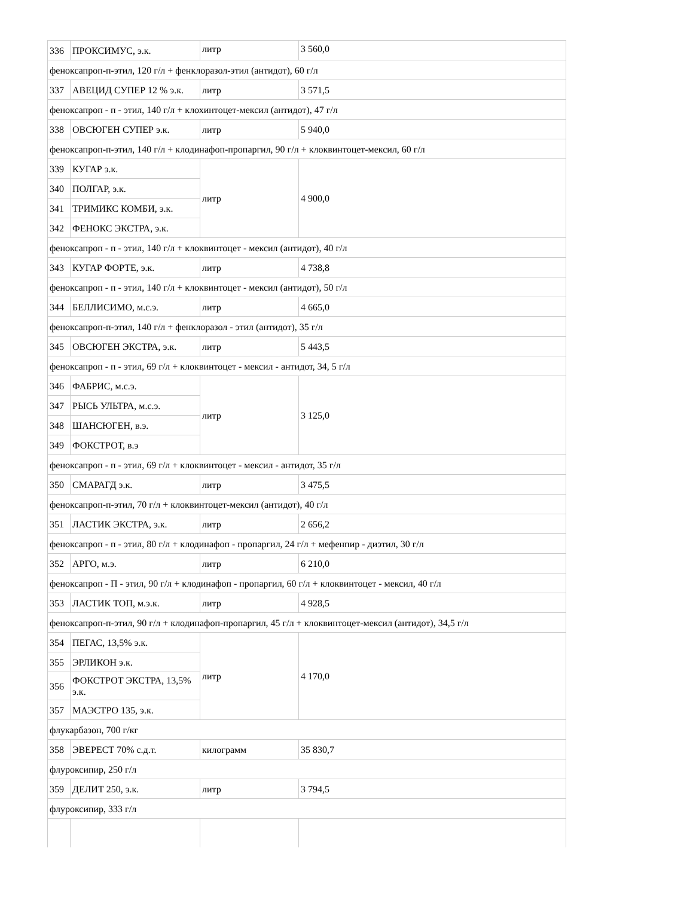| 336 | ПРОКСИМУС, э.к. | литр | 3 560,0 |
| феноксапроп-п-этил, 120 г/л + фенклоразол-этил (антидот), 60 г/л | | | |
| 337 | АВЕЦИД СУПЕР 12 % э.к. | литр | 3 571,5 |
| феноксапроп - п - этил, 140 г/л + клохинтоцет-мексил (антидот), 47 г/л | | | |
| 338 | ОВСЮГЕН СУПЕР э.к. | литр | 5 940,0 |
| феноксапроп-п-этил, 140 г/л + клодинафоп-пропаргил, 90 г/л + клоквинтоцет-мексил, 60 г/л | | | |
| 339 | КУГАР э.к. | литр | 4 900,0 |
| 340 | ПОЛГАР, э.к. | | |
| 341 | ТРИМИКС КОМБИ, э.к. | | |
| 342 | ФЕНОКС ЭКСТРА, э.к. | | |
| феноксапроп - п - этил, 140 г/л + клоквинтоцет - мексил (антидот), 40 г/л | | | |
| 343 | КУГАР ФОРТЕ, э.к. | литр | 4 738,8 |
| феноксапроп - п - этил, 140 г/л + клоквинтоцет - мексил (антидот), 50 г/л | | | |
| 344 | БЕЛЛИСИМО, м.с.э. | литр | 4 665,0 |
| феноксапроп-п-этил, 140 г/л + фенклоразол - этил (антидот), 35 г/л | | | |
| 345 | ОВСЮГЕН ЭКСТРА, э.к. | литр | 5 443,5 |
| феноксапроп - п - этил, 69 г/л + клоквинтоцет - мексил - антидот, 34, 5 г/л | | | |
| 346 | ФАБРИС, м.с.э. | литр | 3 125,0 |
| 347 | РЫСЬ УЛЬТРА, м.с.э. | | |
| 348 | ШАНСЮГЕН, в.э. | | |
| 349 | ФОКСТРОТ, в.э | | |
| феноксапроп - п - этил, 69 г/л + клоквинтоцет - мексил - антидот, 35 г/л | | | |
| 350 | СМАРАГД э.к. | литр | 3 475,5 |
| феноксапроп-п-этил, 70 г/л + клоквинтоцет-мексил (антидот), 40 г/л | | | |
| 351 | ЛАСТИК ЭКСТРА, э.к. | литр | 2 656,2 |
| феноксапроп - п - этил, 80 г/л + клодинафоп - пропаргил, 24 г/л + мефенпир - диэтил, 30 г/л | | | |
| 352 | АРГО, м.э. | литр | 6 210,0 |
| феноксапроп - П - этил, 90 г/л + клодинафоп - пропаргил, 60 г/л + клоквинтоцет - мексил, 40 г/л | | | |
| 353 | ЛАСТИК ТОП, м.э.к. | литр | 4 928,5 |
| феноксапроп-п-этил, 90 г/л + клодинафоп-пропаргил, 45 г/л + клоквинтоцет-мексил (антидот), 34,5 г/л | | | |
| 354 | ПЕГАС, 13,5% э.к. | литр | 4 170,0 |
| 355 | ЭРЛИКОН э.к. | | |
| 356 | ФОКСТРОТ ЭКСТРА, 13,5% э.к. | | |
| 357 | МАЭСТРО 135, э.к. | | |
| флукарбазон, 700 г/кг | | | |
| 358 | ЭВЕРЕСТ 70% с.д.т. | килограмм | 35 830,7 |
| флуроксипир, 250 г/л | | | |
| 359 | ДЕЛИТ 250, э.к. | литр | 3 794,5 |
| флуроксипир, 333 г/л | | | |